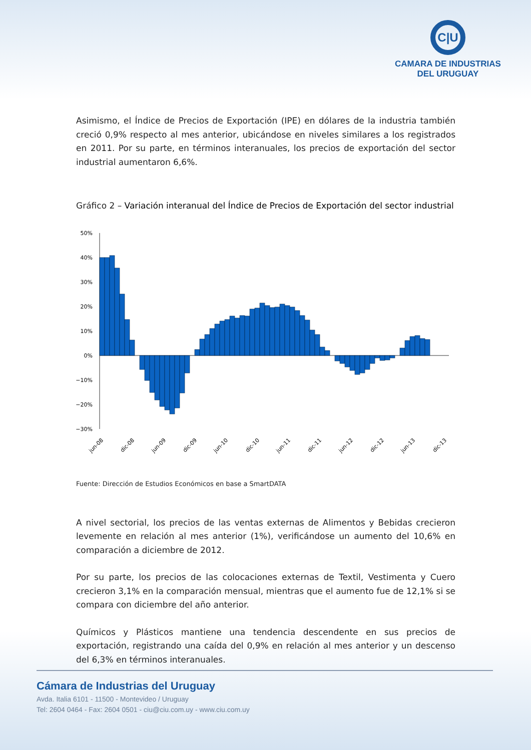C|U
CAMARA DE INDUSTRIAS
DEL URUGUAY
Asimismo, el Índice de Precios de Exportación (IPE) en dólares de la industria también creció 0,9% respecto al mes anterior, ubicándose en niveles similares a los registrados en 2011. Por su parte, en términos interanuales, los precios de exportación del sector industrial aumentaron 6,6%.
Gráfico 2 – Variación interanual del Índice de Precios de Exportación del sector industrial
50%
40%
30%
20%
10%
0%
−10%
−20%
−30%
jun-08
dic-08
jun-09
dic-09
jun-10
dic-10
jun-11
dic-11
jun-12
dic-12
jun-13
dic-13
Fuente: Dirección de Estudios Económicos en base a SmartDATA
A nivel sectorial, los precios de las ventas externas de Alimentos y Bebidas crecieron levemente en relación al mes anterior (1%), verificándose un aumento del 10,6% en comparación a diciembre de 2012.
Por su parte, los precios de las colocaciones externas de Textil, Vestimenta y Cuero crecieron 3,1% en la comparación mensual, mientras que el aumento fue de 12,1% si se compara con diciembre del año anterior.
Químicos y Plásticos mantiene una tendencia descendente en sus precios de exportación, registrando una caída del 0,9% en relación al mes anterior y un descenso del 6,3% en términos interanuales.
Cámara de Industrias del Uruguay
Avda. Italia 6101 - 11500 - Montevideo / Uruguay
Tel: 2604 0464 - Fax: 2604 0501 - ciu@ciu.com.uy - www.ciu.com.uy